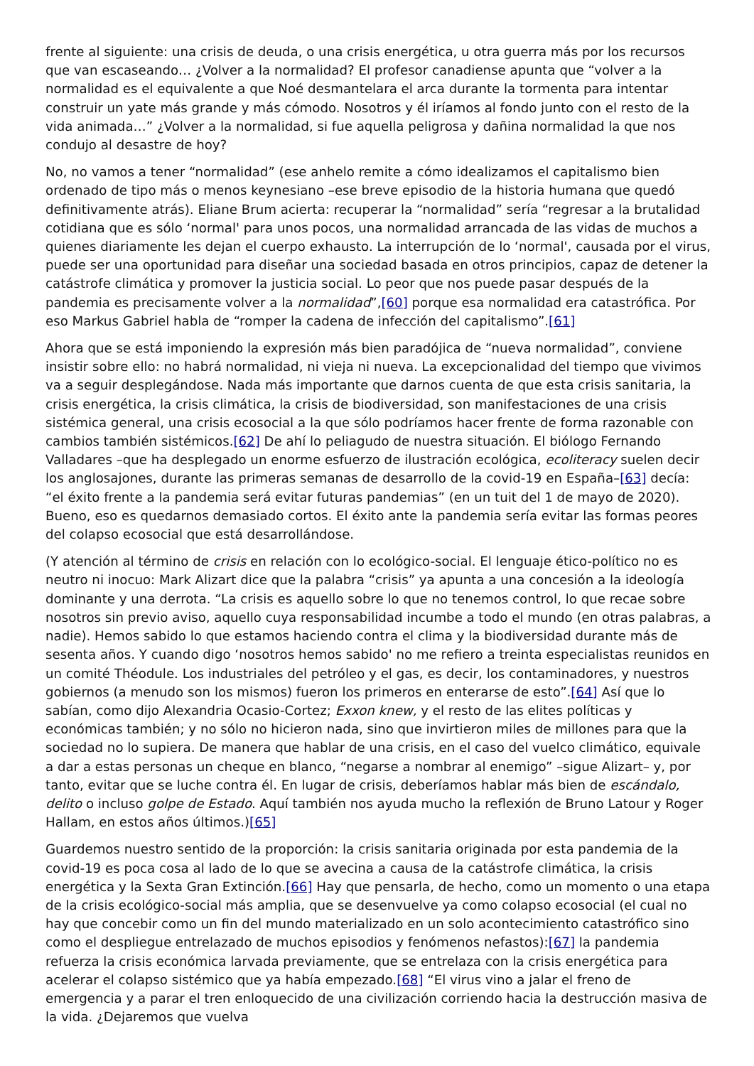frente al siguiente: una crisis de deuda, o una crisis energética, u otra guerra más por los recursos que van escaseando… ¿Volver a la normalidad? El profesor canadiense apunta que “volver a la normalidad es el equivalente a que Noé desmantelara el arca durante la tormenta para intentar construir un yate más grande y más cómodo. Nosotros y él iríamos al fondo junto con el resto de la vida animada…” ¿Volver a la normalidad, si fue aquella peligrosa y dañina normalidad la que nos condujo al desastre de hoy?
No, no vamos a tener “normalidad” (ese anhelo remite a cómo idealizamos el capitalismo bien ordenado de tipo más o menos keynesiano –ese breve episodio de la historia humana que quedó definitivamente atrás). Eliane Brum acierta: recuperar la “normalidad” sería “regresar a la brutalidad cotidiana que es sólo ‘normal' para unos pocos, una normalidad arrancada de las vidas de muchos a quienes diariamente les dejan el cuerpo exhausto. La interrupción de lo ‘normal', causada por el virus, puede ser una oportunidad para diseñar una sociedad basada en otros principios, capaz de detener la catástrofe climática y promover la justicia social. Lo peor que nos puede pasar después de la pandemia es precisamente volver a la normalidad”,[60] porque esa normalidad era catastrófica. Por eso Markus Gabriel habla de “romper la cadena de infección del capitalismo”.[61]
Ahora que se está imponiendo la expresión más bien paradójica de “nueva normalidad”, conviene insistir sobre ello: no habrá normalidad, ni vieja ni nueva. La excepcionalidad del tiempo que vivimos va a seguir desplegándose. Nada más importante que darnos cuenta de que esta crisis sanitaria, la crisis energética, la crisis climática, la crisis de biodiversidad, son manifestaciones de una crisis sistémica general, una crisis ecosocial a la que sólo podríamos hacer frente de forma razonable con cambios también sistémicos.[62] De ahí lo peliagudo de nuestra situación. El biólogo Fernando Valladares –que ha desplegado un enorme esfuerzo de ilustración ecológica, ecoliteracy suelen decir los anglosajones, durante las primeras semanas de desarrollo de la covid-19 en España–[63] decía: “el éxito frente a la pandemia será evitar futuras pandemias” (en un tuit del 1 de mayo de 2020). Bueno, eso es quedarnos demasiado cortos. El éxito ante la pandemia sería evitar las formas peores del colapso ecosocial que está desarrollándose.
(Y atención al término de crisis en relación con lo ecológico-social. El lenguaje ético-político no es neutro ni inocuo: Mark Alizart dice que la palabra “crisis” ya apunta a una concesión a la ideología dominante y una derrota. “La crisis es aquello sobre lo que no tenemos control, lo que recae sobre nosotros sin previo aviso, aquello cuya responsabilidad incumbe a todo el mundo (en otras palabras, a nadie). Hemos sabido lo que estamos haciendo contra el clima y la biodiversidad durante más de sesenta años. Y cuando digo ‘nosotros hemos sabido' no me refiero a treinta especialistas reunidos en un comité Théodule. Los industriales del petróleo y el gas, es decir, los contaminadores, y nuestros gobiernos (a menudo son los mismos) fueron los primeros en enterarse de esto”.[64] Así que lo sabían, como dijo Alexandria Ocasio-Cortez; Exxon knew, y el resto de las elites políticas y económicas también; y no sólo no hicieron nada, sino que invirtieron miles de millones para que la sociedad no lo supiera. De manera que hablar de una crisis, en el caso del vuelco climático, equivale a dar a estas personas un cheque en blanco, “negarse a nombrar al enemigo” –sigue Alizart– y, por tanto, evitar que se luche contra él. En lugar de crisis, deberíamos hablar más bien de escándalo, delito o incluso golpe de Estado. Aquí también nos ayuda mucho la reflexión de Bruno Latour y Roger Hallam, en estos años últimos.)[65]
Guardemos nuestro sentido de la proporción: la crisis sanitaria originada por esta pandemia de la covid-19 es poca cosa al lado de lo que se avecina a causa de la catástrofe climática, la crisis energética y la Sexta Gran Extinción.[66] Hay que pensarla, de hecho, como un momento o una etapa de la crisis ecológico-social más amplia, que se desenvuelve ya como colapso ecosocial (el cual no hay que concebir como un fin del mundo materializado en un solo acontecimiento catastrófico sino como el despliegue entrelazado de muchos episodios y fenómenos nefastos):[67] la pandemia refuerza la crisis económica larvada previamente, que se entrelaza con la crisis energética para acelerar el colapso sistémico que ya había empezado.[68] “El virus vino a jalar el freno de emergencia y a parar el tren enloquecido de una civilización corriendo hacia la destrucción masiva de la vida. ¿Dejaremos que vuelva